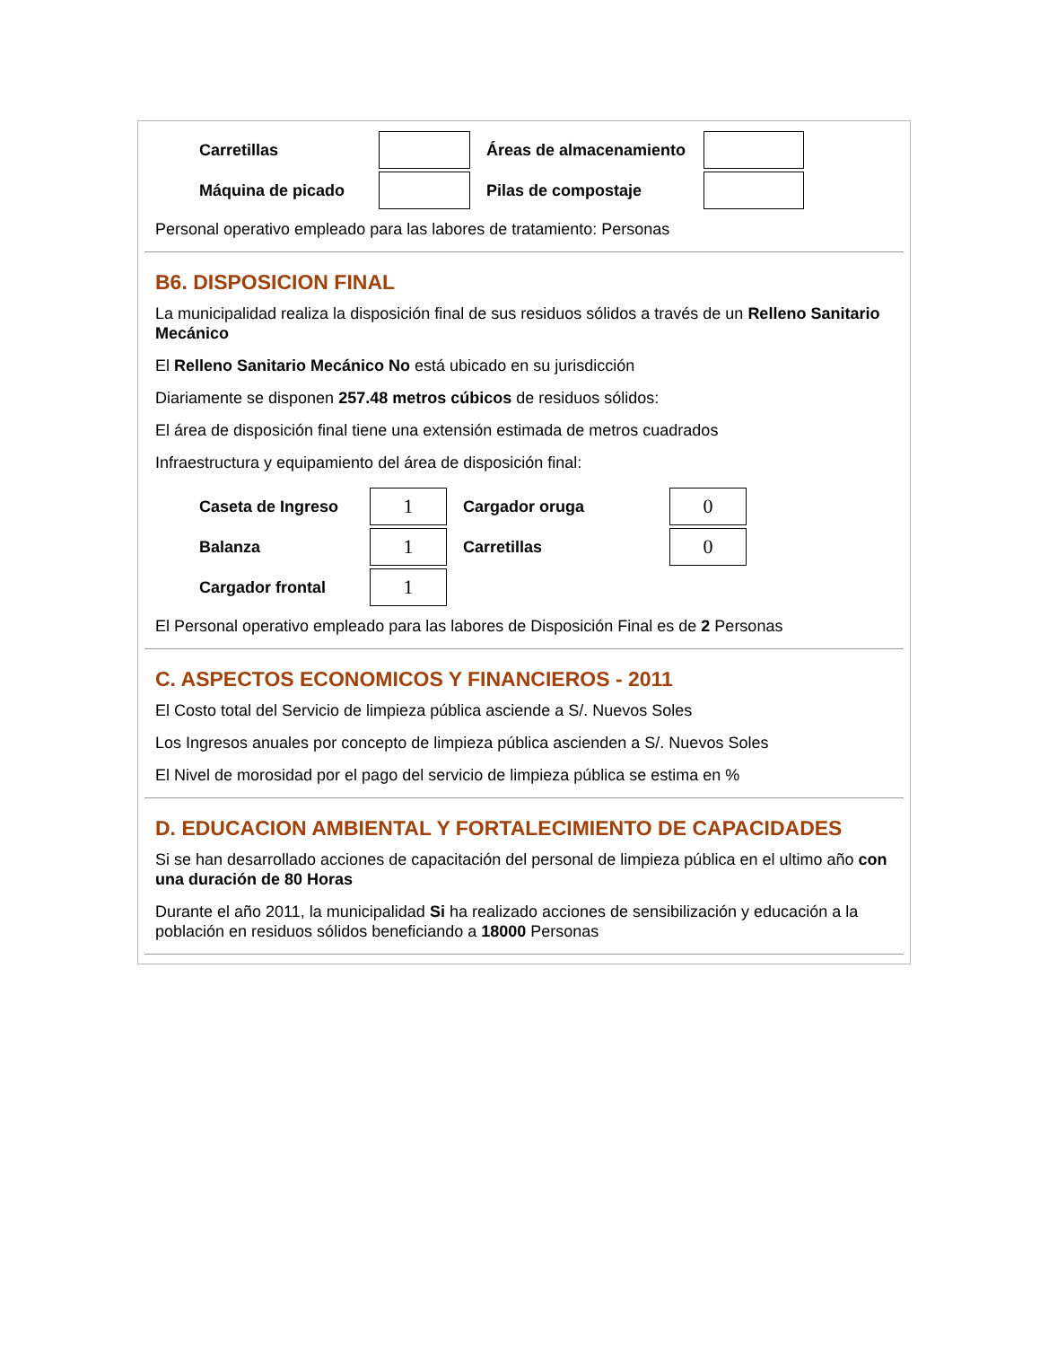| Carretillas | | Áreas de almacenamiento | |
| Máquina de picado | | Pilas de compostaje | |
Personal operativo empleado para las labores de tratamiento: Personas
B6. DISPOSICION FINAL
La municipalidad realiza la disposición final de sus residuos sólidos a través de un Relleno Sanitario Mecánico
El Relleno Sanitario Mecánico No está ubicado en su jurisdicción
Diariamente se disponen 257.48 metros cúbicos de residuos sólidos:
El área de disposición final tiene una extensión estimada de metros cuadrados
Infraestructura y equipamiento del área de disposición final:
| Caseta de Ingreso | 1 | Cargador oruga | 0 |
| Balanza | 1 | Carretillas | 0 |
| Cargador frontal | 1 | | |
El Personal operativo empleado para las labores de Disposición Final es de 2 Personas
C. ASPECTOS ECONOMICOS Y FINANCIEROS - 2011
El Costo total del Servicio de limpieza pública asciende a S/. Nuevos Soles
Los Ingresos anuales por concepto de limpieza pública ascienden a S/. Nuevos Soles
El Nivel de morosidad por el pago del servicio de limpieza pública se estima en %
D. EDUCACION AMBIENTAL Y FORTALECIMIENTO DE CAPACIDADES
Si se han desarrollado acciones de capacitación del personal de limpieza pública en el ultimo año con una duración de 80 Horas
Durante el año 2011, la municipalidad Si ha realizado acciones de sensibilización y educación a la población en residuos sólidos beneficiando a 18000 Personas